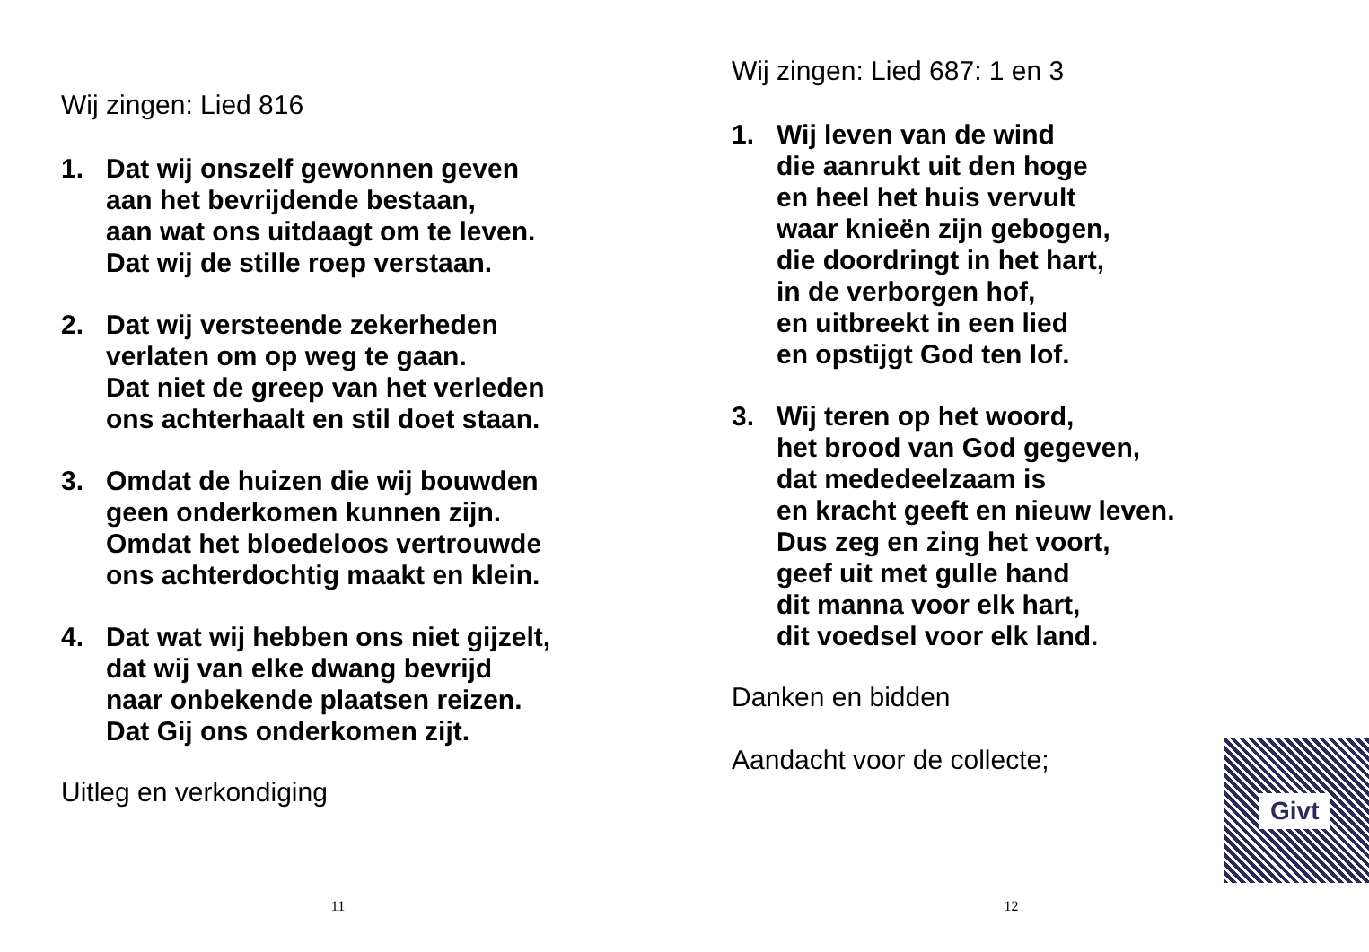Wij zingen: Lied 816
1. Dat wij onszelf gewonnen geven
aan het bevrijdende bestaan,
aan wat ons uitdaagt om te leven.
Dat wij de stille roep verstaan.
2. Dat wij versteende zekerheden
verlaten om op weg te gaan.
Dat niet de greep van het verleden
ons achterhaalt en stil doet staan.
3. Omdat de huizen die wij bouwden
geen onderkomen kunnen zijn.
Omdat het bloedeloos vertrouwde
ons achterdochtig maakt en klein.
4. Dat wat wij hebben ons niet gijzelt,
dat wij van elke dwang bevrijd
naar onbekende plaatsen reizen.
Dat Gij ons onderkomen zijt.
Uitleg en verkondiging
11
Wij zingen: Lied 687: 1 en 3
1. Wij leven van de wind
die aanrukt uit den hoge
en heel het huis vervult
waar knieën zijn gebogen,
die doordringt in het hart,
in de verborgen hof,
en uitbreekt in een lied
en opstijgt God ten lof.
3. Wij teren op het woord,
het brood van God gegeven,
dat mededeelzaam is
en kracht geeft en nieuw leven.
Dus zeg en zing het voort,
geef uit met gulle hand
dit manna voor elk hart,
dit voedsel voor elk land.
Danken en bidden
Aandacht voor de collecte;
Givt
12